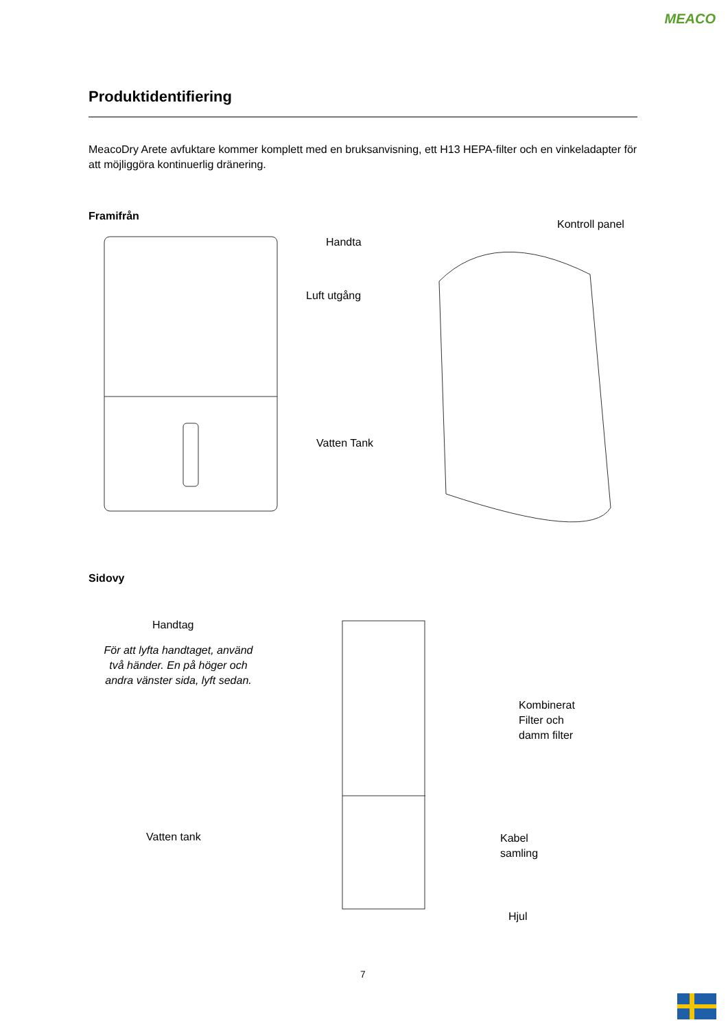MEACO
Produktidentifiering
MeacoDry Arete avfuktare kommer komplett med en bruksanvisning, ett H13 HEPA-filter och en vinkeladapter för att möjliggöra kontinuerlig dränering.
Framifrån
Kontroll panel
Handta
Luft utgång
Vatten Tank
Sidovy
Handtag
För att lyfta handtaget, använd två händer. En på höger och andra vänster sida, lyft sedan.
Kombinerat
Filter och
damm filter
Vatten tank
Kabel
samling
Hjul
7